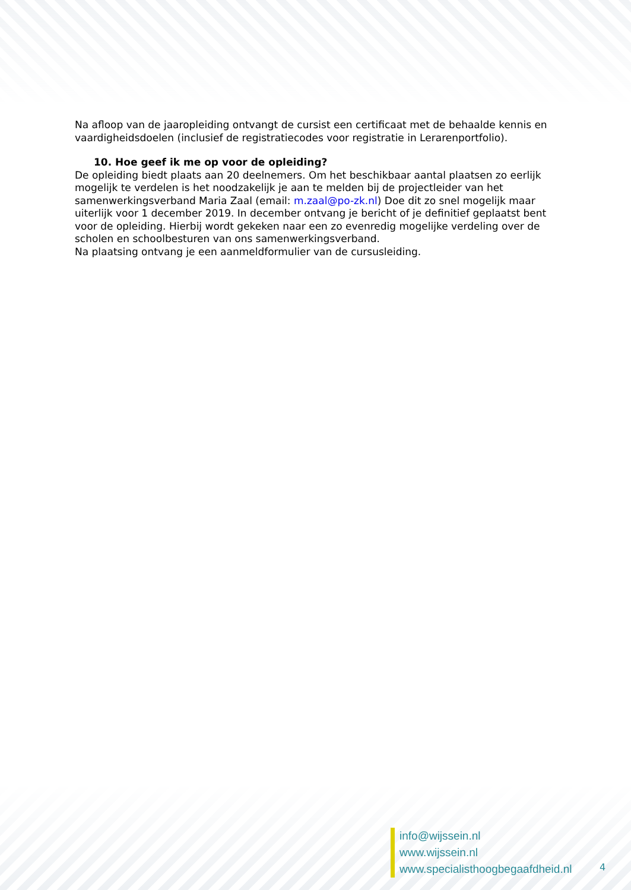Na afloop van de jaaropleiding ontvangt de cursist een certificaat met de behaalde kennis en vaardigheidsdoelen (inclusief de registratiecodes voor registratie in Lerarenportfolio).
10. Hoe geef ik me op voor de opleiding?
De opleiding biedt plaats aan 20 deelnemers. Om het beschikbaar aantal plaatsen zo eerlijk mogelijk te verdelen is het noodzakelijk je aan te melden bij de projectleider van het samenwerkingsverband Maria Zaal (email: m.zaal@po-zk.nl) Doe dit zo snel mogelijk maar uiterlijk voor 1 december 2019. In december ontvang je bericht of je definitief geplaatst bent voor de opleiding. Hierbij wordt gekeken naar een zo evenredig mogelijke verdeling over de scholen en schoolbesturen van ons samenwerkingsverband.
Na plaatsing ontvang je een aanmeldformulier van de cursusleiding.
info@wijssein.nl
www.wijssein.nl
www.specialisthoogbegaafdheid.nl
4